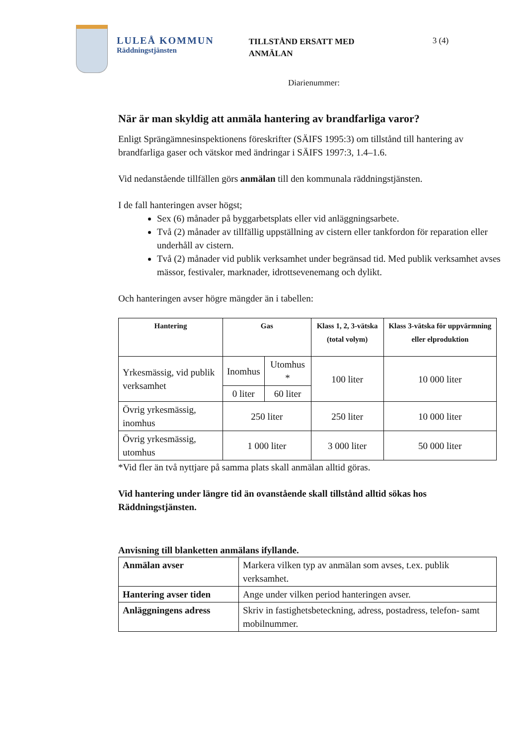LULEÅ KOMMUN
Räddningstjänsten
TILLSTÅND ERSATT MED ANMÄLAN
3 (4)
Diarienummer:
När är man skyldig att anmäla hantering av brandfarliga varor?
Enligt Sprängämnesinspektionens föreskrifter (SÄIFS 1995:3) om tillstånd till hantering av brandfarliga gaser och vätskor med ändringar i SÄIFS 1997:3, 1.4–1.6.
Vid nedanstående tillfällen görs anmälan till den kommunala räddningstjänsten.
I de fall hanteringen avser högst;
Sex (6) månader på byggarbetsplats eller vid anläggningsarbete.
Två (2) månader av tillfällig uppställning av cistern eller tankfordon för reparation eller underhåll av cistern.
Två (2) månader vid publik verksamhet under begränsad tid. Med publik verksamhet avses mässor, festivaler, marknader, idrottsevenemang och dylikt.
Och hanteringen avser högre mängder än i tabellen:
| Hantering | Gas | | Klass 1, 2, 3-vätska (total volym) | Klass 3-vätska för uppvärmning eller elproduktion |
| --- | --- | --- | --- | --- |
| Yrkesmässig, vid publik verksamhet | Inomhus | Utomhus * | 100 liter | 10 000 liter |
| | 0 liter | 60 liter | | |
| Övrig yrkesmässig, inomhus | 250 liter | | 250 liter | 10 000 liter |
| Övrig yrkesmässig, utomhus | 1 000 liter | | 3 000 liter | 50 000 liter |
*Vid fler än två nyttjare på samma plats skall anmälan alltid göras.
Vid hantering under längre tid än ovanstående skall tillstånd alltid sökas hos Räddningstjänsten.
Anvisning till blanketten anmälans ifyllande.
| Anmälan avser | Markera vilken typ av anmälan som avses, t.ex. publik verksamhet. |
| Hantering avser tiden | Ange under vilken period hanteringen avser. |
| Anläggningens adress | Skriv in fastighetsbeteckning, adress, postadress, telefon- samt mobilnummer. |